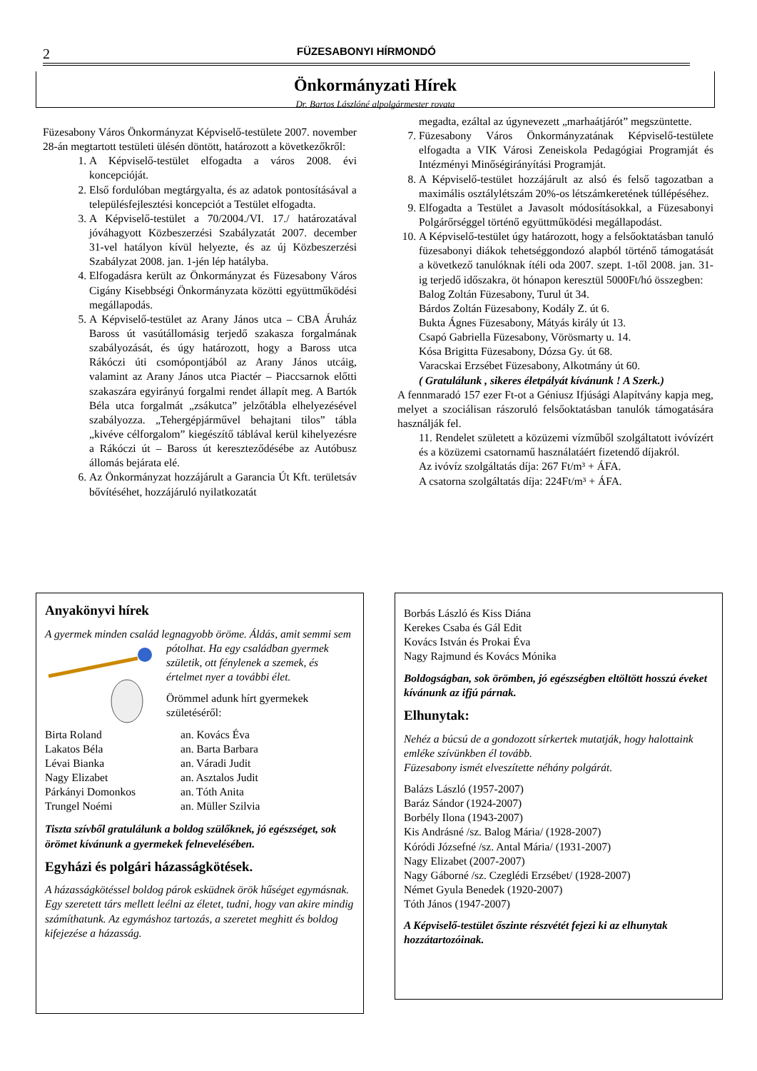2 FÜZESABONYI HÍRMONDÓ
Önkormányzati Hírek
Dr. Bartos Lászlóné alpolgármester rovata
Füzesabony Város Önkormányzat Képviselő-testülete 2007. november 28-án megtartott testületi ülésén döntött, határozott a következőkről:
1. A Képviselő-testület elfogadta a város 2008. évi koncepcióját.
2. Első fordulóban megtárgyalta, és az adatok pontosításával a településfejlesztési koncepciót a Testület elfogadta.
3. A Képviselő-testület a 70/2004./VI. 17./ határozatával jóváhagyott Közbeszerzési Szabályzatát 2007. december 31-vel hatályon kívül helyezte, és az új Közbeszerzési Szabályzat 2008. jan. 1-jén lép hatályba.
4. Elfogadásra került az Önkormányzat és Füzesabony Város Cigány Kisebbségi Önkormányzata közötti együttműködési megállapodás.
5. A Képviselő-testület az Arany János utca – CBA Áruház Baross út vasútállomásig terjedő szakasza forgalmának szabályozását, és úgy határozott, hogy a Baross utca Rákóczi úti csomópontjából az Arany János utcáig, valamint az Arany János utca Piactér – Piaccsarnok előtti szakaszára egyirányú forgalmi rendet állapít meg. A Bartók Béla utca forgalmát „zsákutca” jelzőtábla elhelyezésével szabályozza. „Tehergépjárművel behajtani tilos” tábla „kivéve célforgalom” kiegészítő táblával kerül kihelyezésre a Rákóczi út – Baross út kereszteződésébe az Autóbusz állomás bejárata elé.
6. Az Önkormányzat hozzájárult a Garancia Út Kft. területsáv bővítéséhet, hozzájáruló nyilatkozatát
megadta, ezáltal az úgynevezett „marhaátjárót” megszüntette.
7. Füzesabony Város Önkormányzatának Képviselő-testülete elfogadta a VIK Városi Zeneiskola Pedagógiai Programját és Intézményi Minőségirányítási Programját.
8. A Képviselő-testület hozzájárult az alsó és felső tagozatban a maximális osztálylétszám 20%-os létszámkeretének túllépéséhez.
9. Elfogadta a Testület a Javasolt módosításokkal, a Füzesabonyi Polgárőrséggel történő együttműködési megállapodást.
10. A Képviselő-testület úgy határozott, hogy a felsőoktatásban tanuló füzesabonyi diákok tehetséggondozó alapból történő támogatását a következő tanulóknak ítéli oda 2007. szept. 1-től 2008. jan. 31-ig terjedő időszakra, öt hónapon keresztül 5000Ft/hó összegben:
Balog Zoltán Füzesabony, Turul út 34.
Bárdos Zoltán Füzesabony, Kodály Z. út 6.
Bukta Ágnes Füzesabony, Mátyás király út 13.
Csapó Gabriella Füzesabony, Vörösmarty u. 14.
Kósa Brigitta Füzesabony, Dózsa Gy. út 68.
Varacskai Erzsébet Füzesabony, Alkotmány út 60.
( Gratulálunk , sikeres életpályát kívánunk ! A Szerk.)
A fennmaradó 157 ezer Ft-ot a Géniusz Ifjúsági Alapítvány kapja meg, melyet a szociálisan rászoruló felsőoktatásban tanulók támogatására használják fel.
11. Rendelet született a közüzemi vízműből szolgáltatott ivóvízért és a közüzemi csatornamű használatáért fizetendő díjakról.
Az ivóvíz szolgáltatás díja: 267 Ft/m³ + ÁFA.
A csatorna szolgáltatás díja: 224Ft/m³ + ÁFA.
Anyakönyvi hírek
A gyermek minden család legnagyobb öröme. Áldás, amit semmi sem pótolhat. Ha egy családban gyermek születik, ott fénylenek a szemek, és értelmet nyer a további élet.
Örömmel adunk hírt gyermekek születéséről:
Birta Roland an. Kovács Éva Lakatos Béla an. Barta Barbara Lévai Bianka an. Váradi Judit Nagy Elizabet an. Asztalos Judit Párkányi Domonkos an. Tóth Anita Trungel Noémi an. Müller Szilvia
Tiszta szívből gratulálunk a boldog szülőknek, jó egészséget, sok örömet kívánunk a gyermekek felnevelésében.
Egyházi és polgári házasságkötések.
A házasságkötéssel boldog párok esküdnek örök hűséget egymásnak. Egy szeretett társ mellett leélni az életet, tudni, hogy van akire mindig számíthatunk. Az egymáshoz tartozás, a szeretet meghitt és boldog kifejezése a házasság.
Borbás László és Kiss Diána
Kerekes Csaba és Gál Edit
Kovács István és Prokai Éva
Nagy Rajmund és Kovács Mónika
Boldogságban, sok örömben, jó egészségben eltöltött hosszú éveket kívánunk az ifjú párnak.
Elhunytak:
Nehéz a búcsú de a gondozott sírkertek mutatják, hogy halottaink emléke szívünkben él tovább.
Füzesabony ismét elveszítette néhány polgárát.
Balázs László (1957-2007)
Baráz Sándor (1924-2007)
Borbély Ilona (1943-2007)
Kis Andrásné /sz. Balog Mária/ (1928-2007)
Kóródi Józsefné /sz. Antal Mária/ (1931-2007)
Nagy Elizabet (2007-2007)
Nagy Gáborné /sz. Czeglédi Erzsébet/ (1928-2007)
Német Gyula Benedek (1920-2007)
Tóth János (1947-2007)
A Képviselő-testület őszinte részvétét fejezi ki az elhunytak hozzátartozóinak.